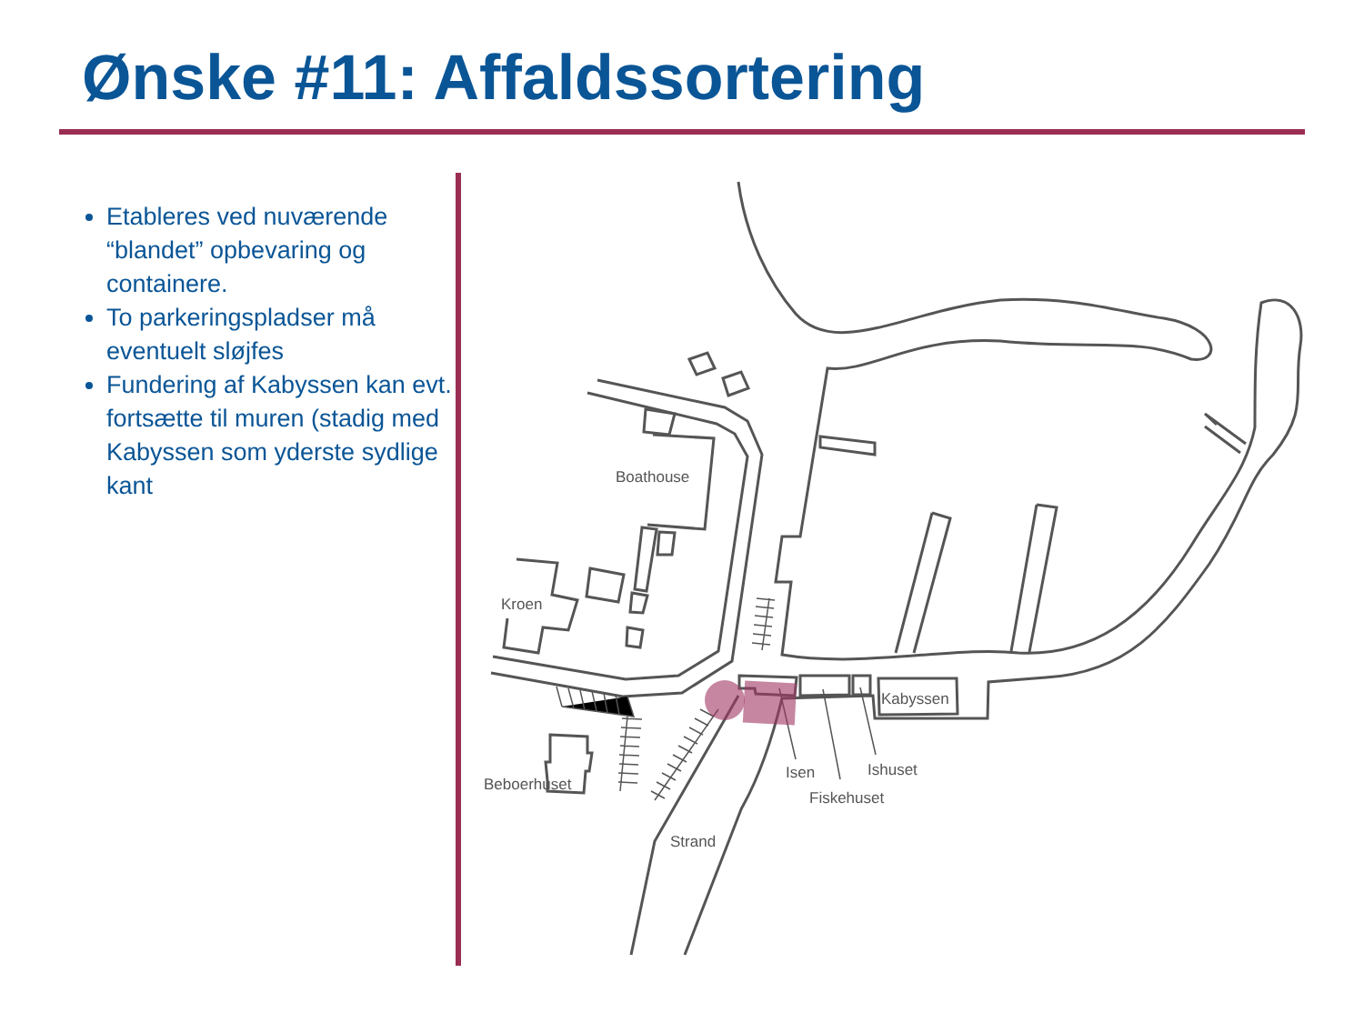Ønske #11: Affaldssortering
Etableres ved nuværende “blandet” opbevaring og containere.
To parkeringspladser må eventuelt sløjfes
Fundering af Kabyssen kan evt. fortsætte til muren (stadig med Kabyssen som yderste sydlige kant
Boathouse
Kroen
Kabyssen
Beboerhuset
Isen
Ishuset
Fiskehuset
Strand